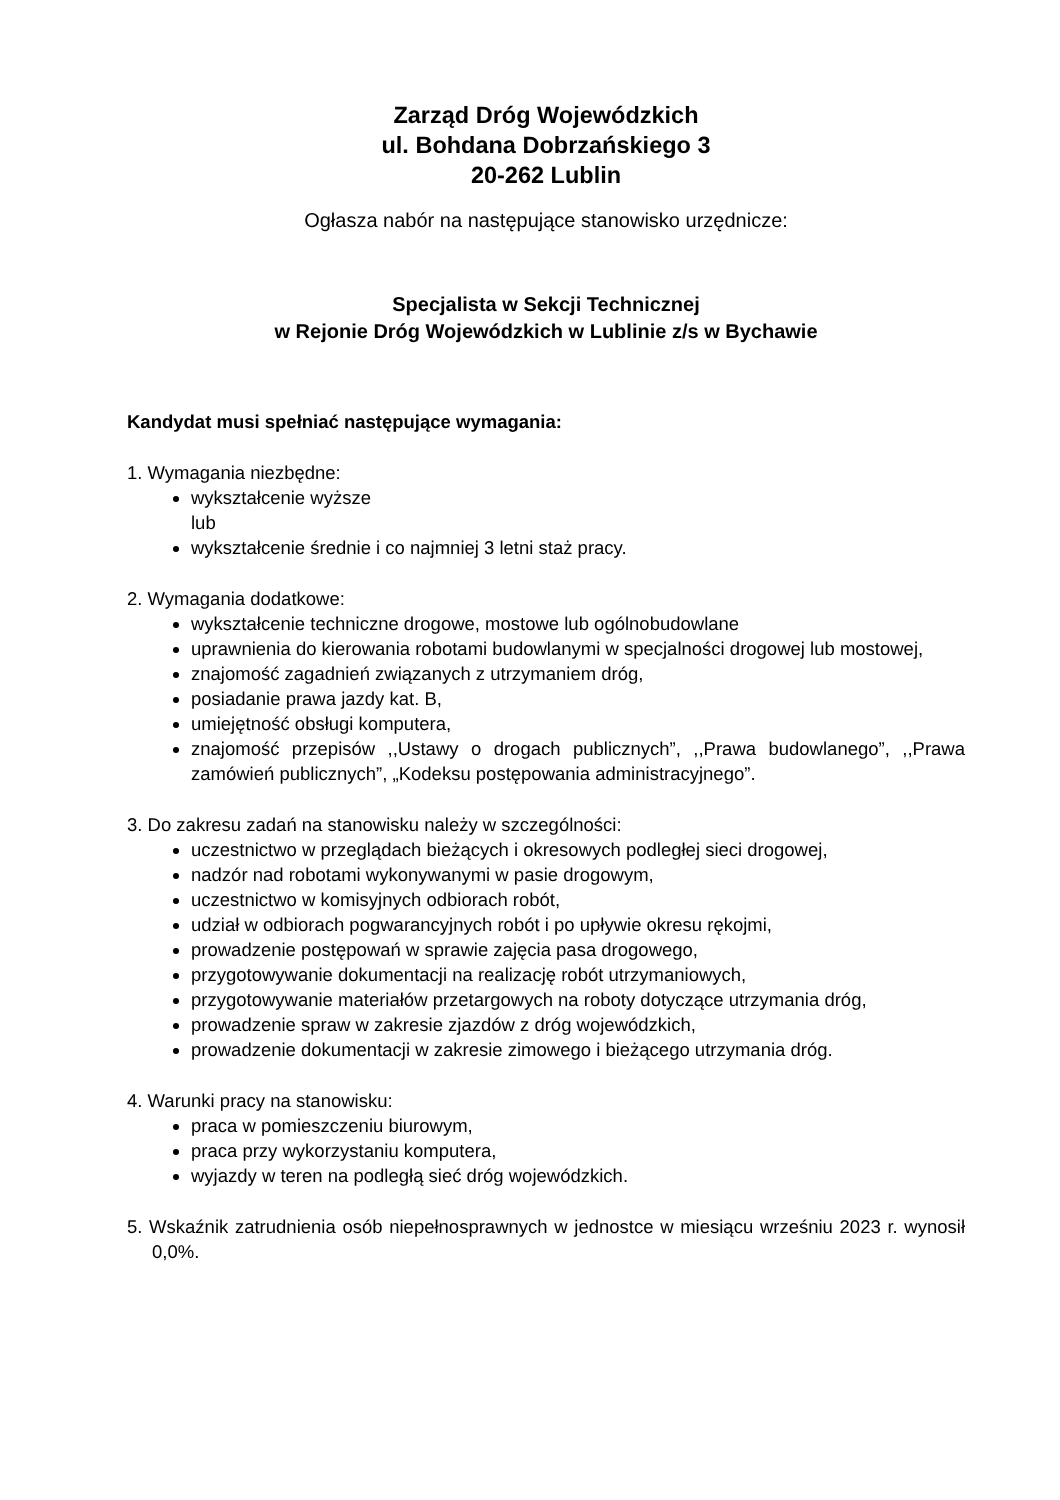Zarząd Dróg Wojewódzkich
ul. Bohdana Dobrzańskiego 3
20-262 Lublin
Ogłasza nabór na następujące stanowisko urzędnicze:
Specjalista w Sekcji Technicznej
w Rejonie Dróg Wojewódzkich w Lublinie z/s w Bychawie
Kandydat musi spełniać następujące wymagania:
1. Wymagania niezbędne:
wykształcenie wyższe
lub
wykształcenie średnie i co najmniej 3 letni staż pracy.
2. Wymagania dodatkowe:
wykształcenie techniczne drogowe, mostowe lub ogólnobudowlane
uprawnienia do kierowania robotami budowlanymi w specjalności drogowej lub mostowej,
znajomość zagadnień związanych z utrzymaniem dróg,
posiadanie prawa jazdy kat. B,
umiejętność obsługi komputera,
znajomość przepisów ,,Ustawy o drogach publicznych”, ,,Prawa budowlanego”, ,,Prawa zamówień publicznych”, „Kodeksu postępowania administracyjnego”.
3. Do zakresu zadań na stanowisku należy w szczególności:
uczestnictwo w przeglądach bieżących i okresowych podległej sieci drogowej,
nadzór nad robotami wykonywanymi w pasie drogowym,
uczestnictwo w komisyjnych odbiorach robót,
udział w odbiorach pogwarancyjnych robót i po upływie okresu rękojmi,
prowadzenie postępowań w sprawie zajęcia pasa drogowego,
przygotowywanie dokumentacji na realizację robót utrzymaniowych,
przygotowywanie materiałów przetargowych na roboty dotyczące utrzymania dróg,
prowadzenie spraw w zakresie zjazdów z dróg wojewódzkich,
prowadzenie dokumentacji w zakresie zimowego i bieżącego utrzymania dróg.
4. Warunki pracy na stanowisku:
praca w pomieszczeniu biurowym,
praca przy wykorzystaniu komputera,
wyjazdy w teren na podległą sieć dróg wojewódzkich.
5. Wskaźnik zatrudnienia osób niepełnosprawnych w jednostce w miesiącu wrześniu 2023 r. wynosił 0,0%.